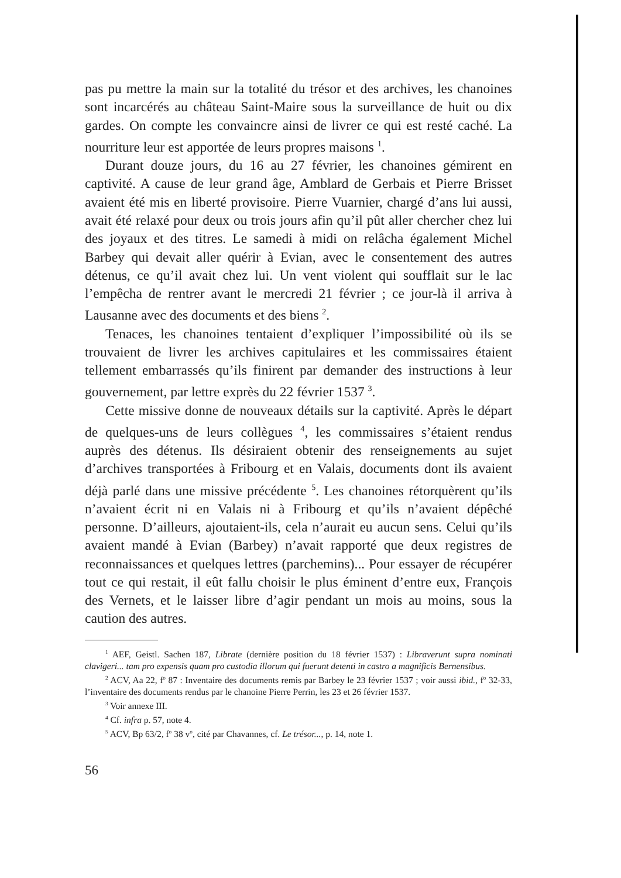pas pu mettre la main sur la totalité du trésor et des archives, les chanoines sont incarcérés au château Saint-Maire sous la surveillance de huit ou dix gardes. On compte les convaincre ainsi de livrer ce qui est resté caché. La nourriture leur est apportée de leurs propres maisons <sup>1</sup>.
Durant douze jours, du 16 au 27 février, les chanoines gémirent en captivité. A cause de leur grand âge, Amblard de Gerbais et Pierre Brisset avaient été mis en liberté provisoire. Pierre Vuarnier, chargé d’ans lui aussi, avait été relaxé pour deux ou trois jours afin qu’il pût aller chercher chez lui des joyaux et des titres. Le samedi à midi on relâcha également Michel Barbey qui devait aller quérir à Evian, avec le consentement des autres détenus, ce qu’il avait chez lui. Un vent violent qui soufflait sur le lac l’empêcha de rentrer avant le mercredi 21 février ; ce jour-là il arriva à Lausanne avec des documents et des biens <sup>2</sup>.
Tenaces, les chanoines tentaient d’expliquer l’impossibilité où ils se trouvaient de livrer les archives capitulaires et les commissaires étaient tellement embarrassés qu’ils finirent par demander des instructions à leur gouvernement, par lettre exprès du 22 février 1537 <sup>3</sup>.
Cette missive donne de nouveaux détails sur la captivité. Après le départ de quelques-uns de leurs collègues <sup>4</sup>, les commissaires s’étaient rendus auprès des détenus. Ils désiraient obtenir des renseignements au sujet d’archives transportées à Fribourg et en Valais, documents dont ils avaient déjà parlé dans une missive précédente <sup>5</sup>. Les chanoines rétorquèrent qu’ils n’avaient écrit ni en Valais ni à Fribourg et qu’ils n’avaient dépêché personne. D’ailleurs, ajoutaient-ils, cela n’aurait eu aucun sens. Celui qu’ils avaient mandé à Evian (Barbey) n’avait rapporté que deux registres de reconnaissances et quelques lettres (parchemins)... Pour essayer de récupérer tout ce qui restait, il eût fallu choisir le plus éminent d’entre eux, François des Vernets, et le laisser libre d’agir pendant un mois au moins, sous la caution des autres.
<sup>1</sup> AEF, Geistl. Sachen 187, Librate (dernière position du 18 février 1537) : Libraverunt supra nominati clavigeri... tam pro expensis quam pro custodia illorum qui fuerunt detenti in castro a magnificis Bernensibus.
<sup>2</sup> ACV, Aa 22, f<sup>o</sup> 87 : Inventaire des documents remis par Barbey le 23 février 1537 ; voir aussi ibid., f<sup>o</sup> 32-33, l’inventaire des documents rendus par le chanoine Pierre Perrin, les 23 et 26 février 1537.
<sup>3</sup> Voir annexe III.
<sup>4</sup> Cf. infra p. 57, note 4.
<sup>5</sup> ACV, Bp 63/2, f<sup>o</sup> 38 v<sup>o</sup>, cité par Chavannes, cf. Le trésor..., p. 14, note 1.
56